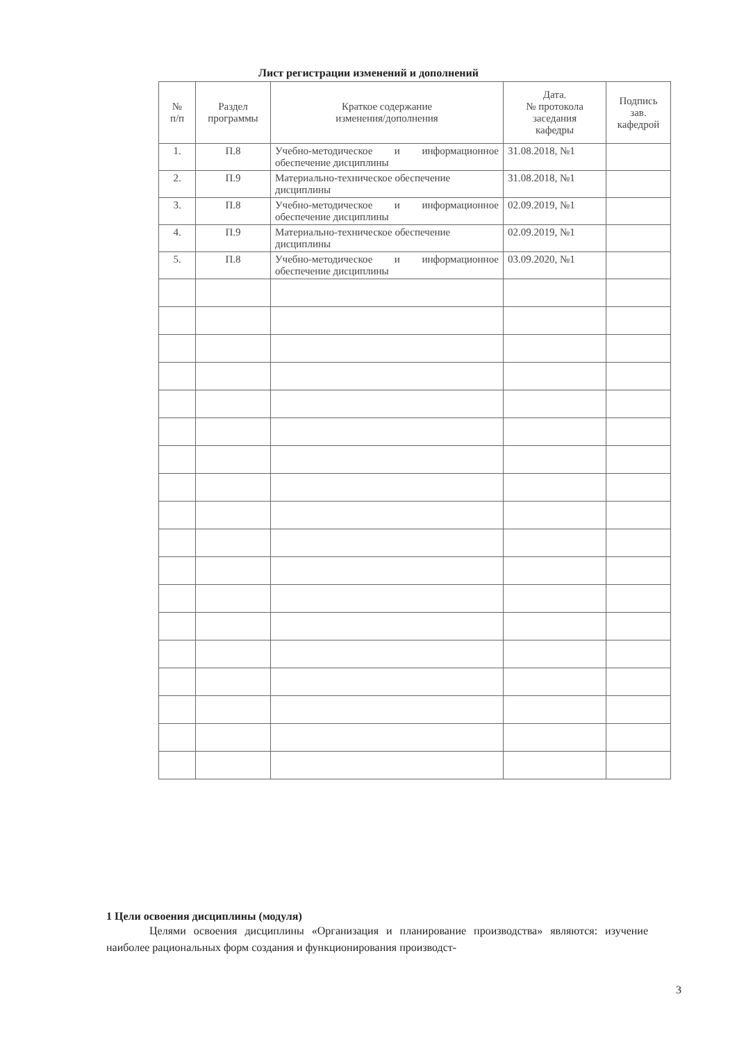Лист регистрации изменений и дополнений
| № п/п | Раздел программы | Краткое содержание изменения/дополнения | Дата. № протокола заседания кафедры | Подпись зав. кафедрой |
| --- | --- | --- | --- | --- |
| 1. | П.8 | Учебно-методическое и информационное обеспечение дисциплины | 31.08.2018, №1 | |
| 2. | П.9 | Материально-техническое обеспечение дисциплины | 31.08.2018, №1 | |
| 3. | П.8 | Учебно-методическое и информационное обеспечение дисциплины | 02.09.2019, №1 | |
| 4. | П.9 | Материально-техническое обеспечение дисциплины | 02.09.2019, №1 | |
| 5. | П.8 | Учебно-методическое и информационное обеспечение дисциплины | 03.09.2020, №1 | |
1 Цели освоения дисциплины (модуля)
Целями освоения дисциплины «Организация и планирование производства» являются: изучение наиболее рациональных форм создания и функционирования производст-
3